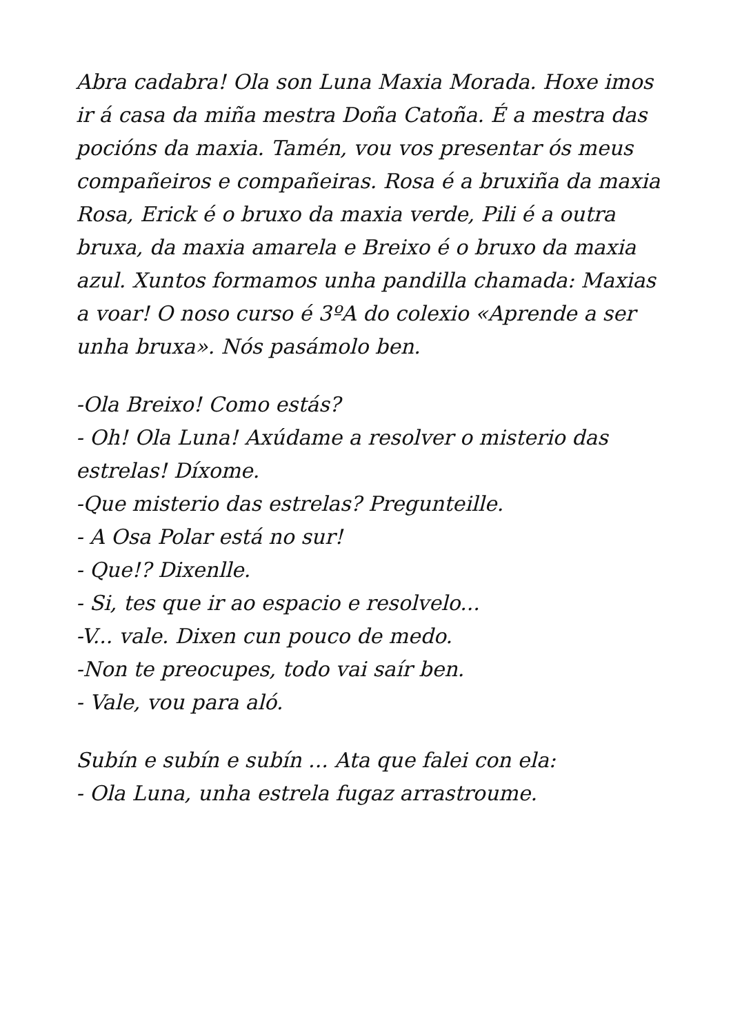Abra cadabra! Ola son Luna Maxia Morada. Hoxe imos ir á casa da miña mestra Doña Catoña. É a mestra das pocións da maxia. Tamén, vou vos presentar ós meus compañeiros e compañeiras. Rosa é a bruxiña da maxia Rosa, Erick é o bruxo da maxia verde, Pili é a outra bruxa, da maxia amarela e Breixo é o bruxo da maxia azul. Xuntos formamos unha pandilla chamada: Maxias a voar! O noso curso é 3ºA do colexio «Aprende a ser unha bruxa». Nós pasámolo ben.
-Ola Breixo! Como estás?
- Oh! Ola Luna! Axúdame a resolver o misterio das estrelas! Díxome.
-Que misterio das estrelas? Pregunteille.
- A Osa Polar está no sur!
- Que!? Dixenlle.
- Si, tes que ir ao espacio e resolvelo...
-V... vale. Dixen cun pouco de medo.
-Non te preocupes, todo vai saír ben.
- Vale, vou para aló.
Subín e subín e subín ... Ata que falei con ela:
- Ola Luna, unha estrela fugaz arrastroume.